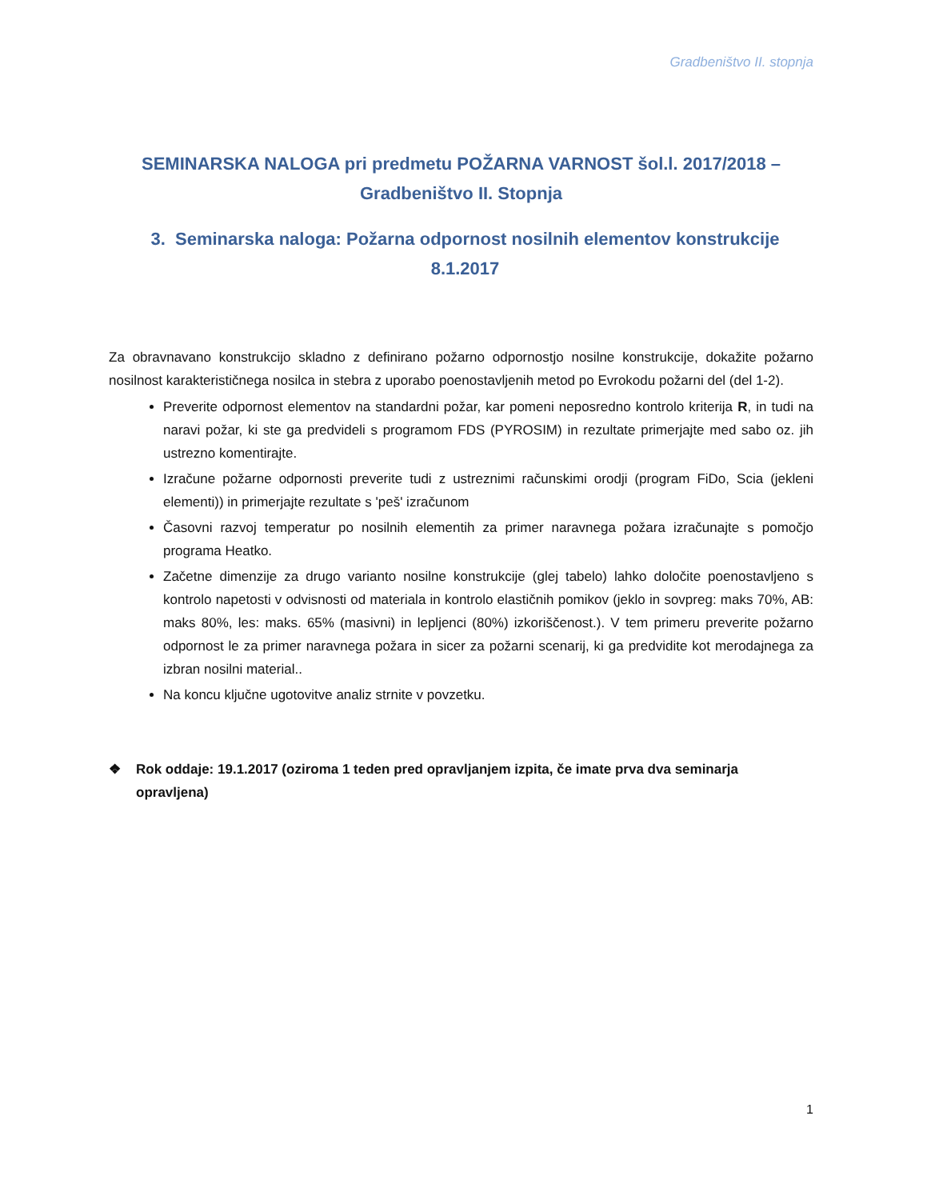Gradbeništvo II. stopnja
SEMINARSKA NALOGA pri predmetu POŽARNA VARNOST šol.l. 2017/2018 – Gradbeništvo II. Stopnja
3. Seminarska naloga: Požarna odpornost nosilnih elementov konstrukcije 8.1.2017
Za obravnavano konstrukcijo skladno z definirano požarno odpornostjo nosilne konstrukcije, dokažite požarno nosilnost karakterističnega nosilca in stebra z uporabo poenostavljenih metod po Evrokodu požarni del (del 1-2).
Preverite odpornost elementov na standardni požar, kar pomeni neposredno kontrolo kriterija R, in tudi na naravi požar, ki ste ga predvideli s programom FDS (PYROSIM) in rezultate primerjajte med sabo oz. jih ustrezno komentirajte.
Izračune požarne odpornosti preverite tudi z ustreznimi računskimi orodji (program FiDo, Scia (jekleni elementi)) in primerjajte rezultate s 'peš' izračunom
Časovni razvoj temperatur po nosilnih elementih za primer naravnega požara izračunajte s pomočjo programa Heatko.
Začetne dimenzije za drugo varianto nosilne konstrukcije (glej tabelo) lahko določite poenostavljeno s kontrolo napetosti v odvisnosti od materiala in kontrolo elastičnih pomikov (jeklo in sovpreg: maks 70%, AB: maks 80%, les: maks. 65% (masivni) in lepljenci (80%) izkoriščenost.). V tem primeru preverite požarno odpornost le za primer naravnega požara in sicer za požarni scenarij, ki ga predvidite kot merodajnega za izbran nosilni material..
Na koncu ključne ugotovitve analiz strnite v povzetku.
❖ Rok oddaje: 19.1.2017 (oziroma 1 teden pred opravljanjem izpita, če imate prva dva seminarja opravljena)
1